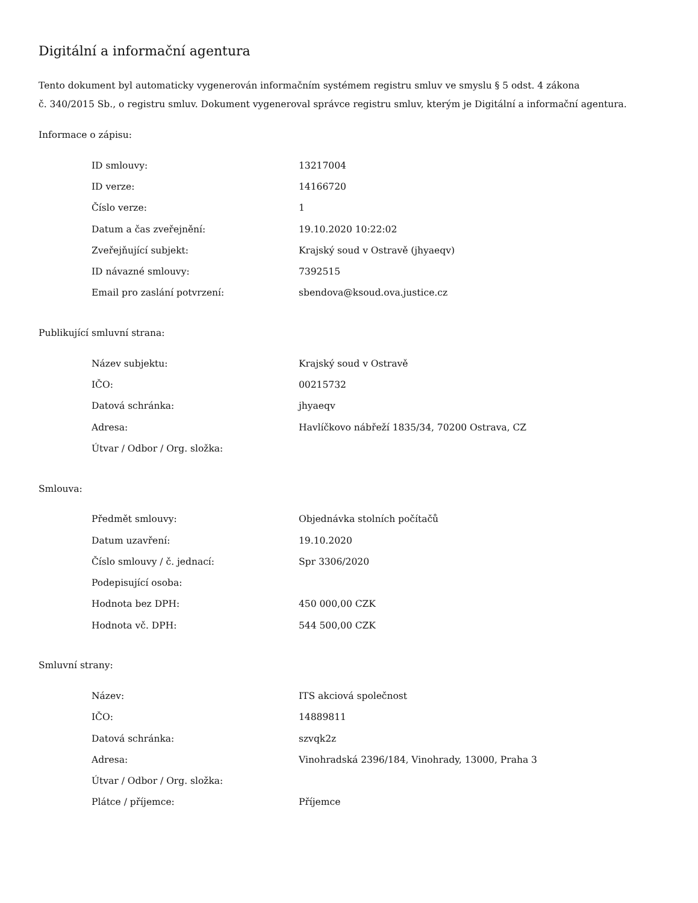Digitální a informační agentura
Tento dokument byl automaticky vygenerován informačním systémem registru smluv ve smyslu § 5 odst. 4 zákona
č. 340/2015 Sb., o registru smluv. Dokument vygeneroval správce registru smluv, kterým je Digitální a informační agentura.
Informace o zápisu:
| ID smlouvy: | 13217004 |
| ID verze: | 14166720 |
| Číslo verze: | 1 |
| Datum a čas zveřejnění: | 19.10.2020 10:22:02 |
| Zveřejňující subjekt: | Krajský soud v Ostravě (jhyaeqv) |
| ID návazné smlouvy: | 7392515 |
| Email pro zaslání potvrzení: | sbendova@ksoud.ova.justice.cz |
Publikující smluvní strana:
| Název subjektu: | Krajský soud v Ostravě |
| IČO: | 00215732 |
| Datová schránka: | jhyaeqv |
| Adresa: | Havlíčkovo nábřeží 1835/34, 70200 Ostrava, CZ |
| Útvar / Odbor / Org. složka: | |
Smlouva:
| Předmět smlouvy: | Objednávka stolních počítačů |
| Datum uzavření: | 19.10.2020 |
| Číslo smlouvy / č. jednací: | Spr 3306/2020 |
| Podepisující osoba: | |
| Hodnota bez DPH: | 450 000,00 CZK |
| Hodnota vč. DPH: | 544 500,00 CZK |
Smluvní strany:
| Název: | ITS akciová společnost |
| IČO: | 14889811 |
| Datová schránka: | szvqk2z |
| Adresa: | Vinohradská 2396/184, Vinohrady, 13000, Praha 3 |
| Útvar / Odbor / Org. složka: | |
| Plátce / příjemce: | Příjemce |